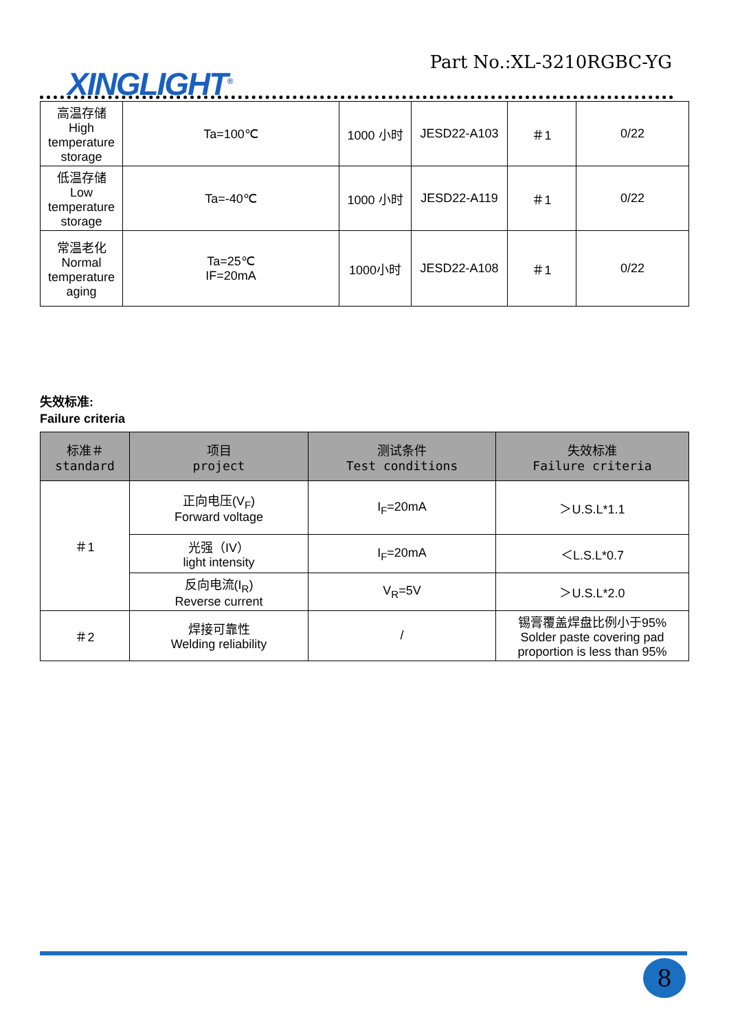XINGLIGHT<sup>®</sup>
Part No.:XL-3210RGBC-YG
| 高温存储 High temperature storage | Ta=100℃ | 1000 小时 | JESD22-A103 | ＃1 | 0/22 |
| 低温存储 Low temperature storage | Ta=-40℃ | 1000 小时 | JESD22-A119 | ＃1 | 0/22 |
| 常温老化 Normal temperature aging | Ta=25℃ IF=20mA | 1000小时 | JESD22-A108 | ＃1 | 0/22 |
失效标准:
Failure criteria
| 标准＃ standard | 项目 project | 测试条件 Test conditions | 失效标准 Failure criteria |
| --- | --- | --- | --- |
| ＃1 | 正向电压(V<sub>F</sub>) Forward voltage | I<sub>F</sub>=20mA | ＞U.S.L*1.1 |
| | 光强（IV） light intensity | I<sub>F</sub>=20mA | ＜L.S.L*0.7 |
| | 反向电流(I<sub>R</sub>) Reverse current | V<sub>R</sub>=5V | ＞U.S.L*2.0 |
| ＃2 | 焊接可靠性 Welding reliability | / | 锡膏覆盖焊盘比例小于95% Solder paste covering pad proportion is less than 95% |
8